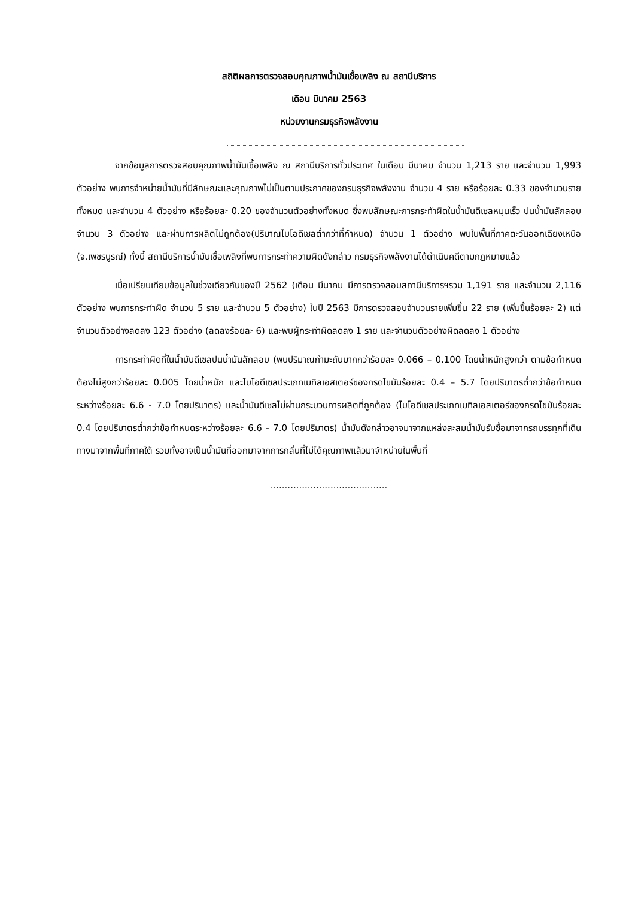สถิติผลการตรวจสอบคุณภาพน้ำมันเชื้อเพลิง ณ สถานีบริการ
เดือน มีนาคม 2563
หน่วยงานกรมธุรกิจพลังงาน
จากข้อมูลการตรวจสอบคุณภาพน้ำมันเชื้อเพลิง ณ สถานีบริการทั่วประเทศ ในเดือน มีนาคม จำนวน 1,213 ราย และจำนวน 1,993 ตัวอย่าง พบการจำหน่ายน้ำมันที่มีลักษณะและคุณภาพไม่เป็นตามประกาศของกรมธุรกิจพลังงาน จำนวน 4 ราย หรือร้อยละ 0.33 ของจำนวนรายทั้งหมด และจำนวน 4 ตัวอย่าง หรือร้อยละ 0.20 ของจำนวนตัวอย่างทั้งหมด ซึ่งพบลักษณะการกระทำผิดในน้ำมันดีเซลหมุนเร็ว ปนน้ำมันลักลอบ จำนวน 3 ตัวอย่าง และผ่านการผลิตไม่ถูกต้อง(ปริมาณไบโอดีเซลต่ำกว่าที่กำหนด) จำนวน 1 ตัวอย่าง พบในพื้นที่ภาคตะวันออกเฉียงเหนือ (จ.เพชรบูรณ์) ทั้งนี้ สถานีบริการน้ำมันเชื้อเพลิงที่พบการกระทำความผิดดังกล่าว กรมธุรกิจพลังงานได้ดำเนินคดีตามกฎหมายแล้ว
เมื่อเปรียบเทียบข้อมูลในช่วงเดียวกันของปี 2562 (เดือน มีนาคม มีการตรวจสอบสถานีบริการฯรวม 1,191 ราย และจำนวน 2,116 ตัวอย่าง พบการกระทำผิด จำนวน 5 ราย และจำนวน 5 ตัวอย่าง) ในปี 2563 มีการตรวจสอบจำนวนรายเพิ่มขึ้น 22 ราย (เพิ่มขึ้นร้อยละ 2) แต่จำนวนตัวอย่างลดลง 123 ตัวอย่าง (ลดลงร้อยละ 6) และพบผู้กระทำผิดลดลง 1 ราย และจำนวนตัวอย่างผิดลดลง 1 ตัวอย่าง
การกระทำผิดที่ในน้ำมันดีเซลปนน้ำมันลักลอบ (พบปริมาณกำมะถันมากกว่าร้อยละ 0.066 – 0.100 โดยน้ำหนักสูงกว่า ตามข้อกำหนดต้องไม่สูงกว่าร้อยละ 0.005 โดยน้ำหนัก และไบโอดีเซลประเภทเมทิลเอสเตอร์ของกรดไขมันร้อยละ 0.4 – 5.7 โดยปริมาตรต่ำกว่าข้อกำหนดระหว่างร้อยละ 6.6 - 7.0 โดยปริมาตร) และน้ำมันดีเซลไม่ผ่านกระบวนการผลิตที่ถูกต้อง (ไบโอดีเซลประเภทเมทิลเอสเตอร์ของกรดไขมันร้อยละ 0.4 โดยปริมาตรต่ำกว่าข้อกำหนดระหว่างร้อยละ 6.6 - 7.0 โดยปริมาตร) น้ำมันดังกล่าวอาจมาจากแหล่งสะสมน้ำมันรับซื้อมาจากรถบรรทุกที่เดินทางมาจากพื้นที่ภาคใต้ รวมทั้งอาจเป็นน้ำมันที่ออกมาจากการกลั่นที่ไม่ได้คุณภาพแล้วมาจำหน่ายในพื้นที่
.........................................